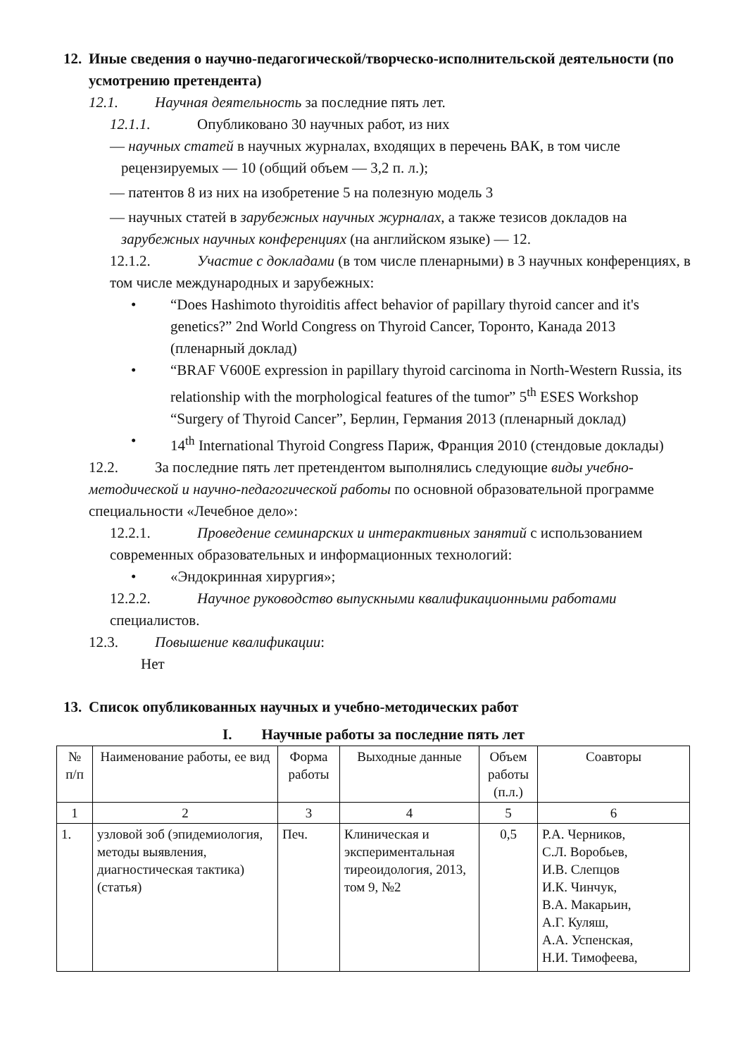12. Иные сведения о научно-педагогической/творческо-исполнительской деятельности (по усмотрению претендента)
12.1. Научная деятельность за последние пять лет.
12.1.1. Опубликовано 30 научных работ, из них
— научных статей в научных журналах, входящих в перечень ВАК, в том числе рецензируемых — 10 (общий объем — 3,2 п. л.);
— патентов 8 из них на изобретение 5 на полезную модель 3
— научных статей в зарубежных научных журналах, а также тезисов докладов на зарубежных научных конференциях (на английском языке) — 12.
12.1.2. Участие с докладами (в том числе пленарными) в 3 научных конференциях, в том числе международных и зарубежных:
• “Does Hashimoto thyroiditis affect behavior of papillary thyroid cancer and it's genetics?” 2nd World Congress on Thyroid Cancer, Торонто, Канада 2013 (пленарный доклад)
• “BRAF V600E expression in papillary thyroid carcinoma in North-Western Russia, its relationship with the morphological features of the tumor” 5<sup>th</sup> ESES Workshop “Surgery of Thyroid Cancer”, Берлин, Германия 2013 (пленарный доклад)
• 14<sup>th</sup> International Thyroid Congress Париж, Франция 2010 (стендовые доклады)
12.2. За последние пять лет претендентом выполнялись следующие виды учебно-методической и научно-педагогической работы по основной образовательной программе специальности «Лечебное дело»:
12.2.1. Проведение семинарских и интерактивных занятий с использованием современных образовательных и информационных технологий:
• «Эндокринная хирургия»;
12.2.2. Научное руководство выпускными квалификационными работами специалистов.
12.3. Повышение квалификации:
Нет
13. Список опубликованных научных и учебно-методических работ
I. Научные работы за последние пять лет
| № п/п | Наименование работы, ее вид | Форма работы | Выходные данные | Объем работы (п.л.) | Соавторы |
| 1 | 2 | 3 | 4 | 5 | 6 |
| 1. | узловой зоб (эпидемиология, методы выявления, диагностическая тактика) (статья) | Печ. | Клиническая и экспериментальная тиреоидология, 2013, том 9, №2 | 0,5 | Р.А. Черников, С.Л. Воробьев, И.В. Слепцов И.К. Чинчук, В.А. Макарьин, А.Г. Куляш, А.А. Успенская, Н.И. Тимофеева, |